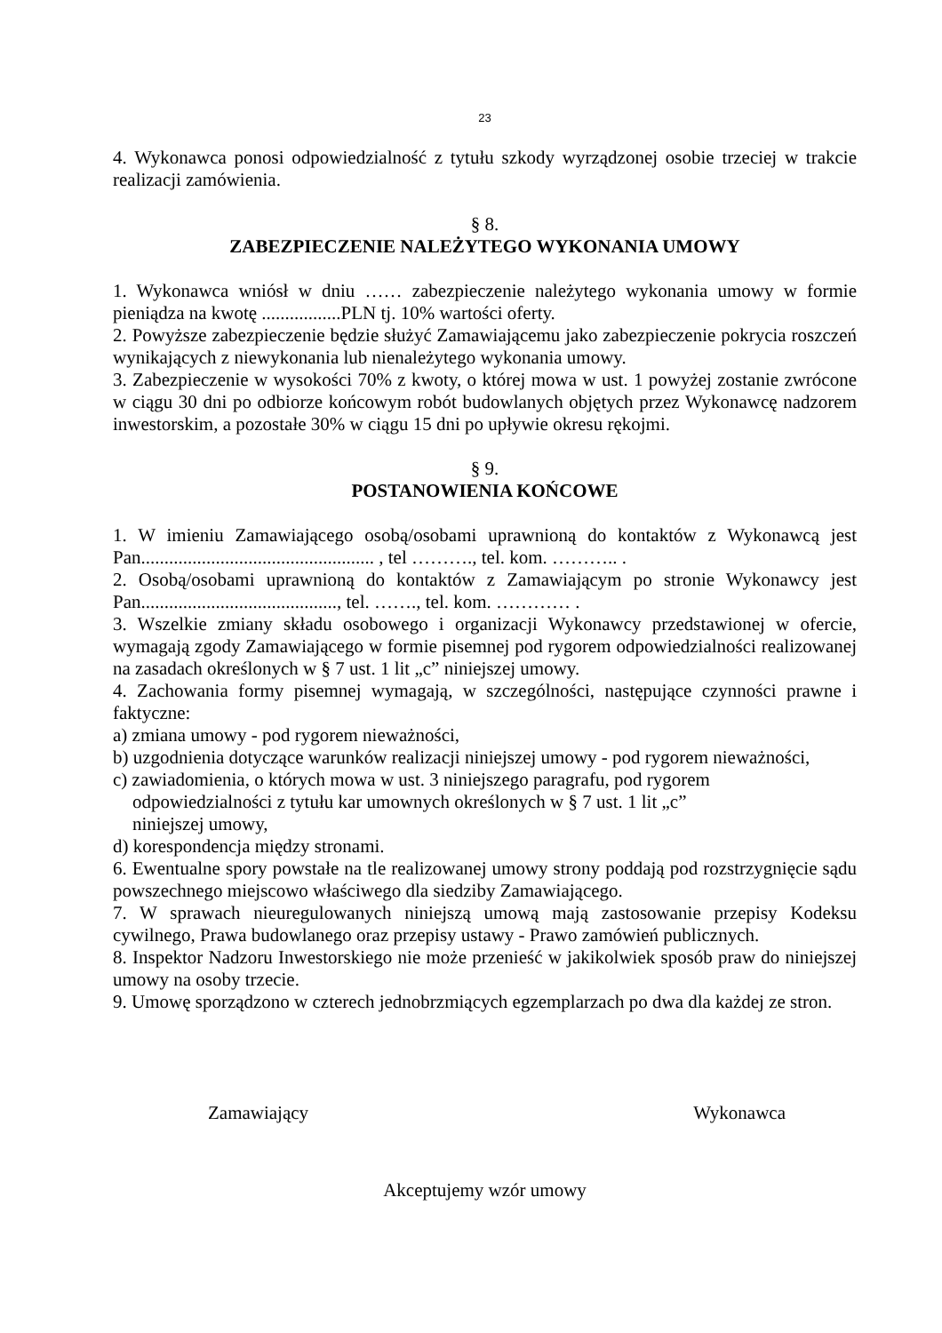23
4. Wykonawca ponosi odpowiedzialność z tytułu szkody wyrządzonej osobie trzeciej w trakcie realizacji zamówienia.
§ 8.
ZABEZPIECZENIE NALEŻYTEGO WYKONANIA UMOWY
1. Wykonawca wniósł w dniu …… zabezpieczenie należytego wykonania umowy w formie pieniądza na kwotę .................PLN tj. 10% wartości oferty.
2. Powyższe zabezpieczenie będzie służyć Zamawiającemu jako zabezpieczenie pokrycia roszczeń wynikających z niewykonania lub nienależytego wykonania umowy.
3. Zabezpieczenie w wysokości 70% z kwoty, o której mowa w ust. 1 powyżej zostanie zwrócone w ciągu 30 dni po odbiorze końcowym robót budowlanych objętych przez Wykonawcę nadzorem inwestorskim, a pozostałe 30% w ciągu 15 dni po upływie okresu rękojmi.
§ 9.
POSTANOWIENIA KOŃCOWE
1. W imieniu Zamawiającego osobą/osobami uprawnioną do kontaktów z Wykonawcą jest Pan.................................................. , tel ………., tel. kom. ……….. .
2. Osobą/osobami uprawnioną do kontaktów z Zamawiającym po stronie Wykonawcy jest Pan.........................................., tel. ……., tel. kom. ………… .
3. Wszelkie zmiany składu osobowego i organizacji Wykonawcy przedstawionej w ofercie, wymagają zgody Zamawiającego w formie pisemnej pod rygorem odpowiedzialności realizowanej na zasadach określonych w § 7 ust. 1 lit „c” niniejszej umowy.
4. Zachowania formy pisemnej wymagają, w szczególności, następujące czynności prawne i faktyczne:
a) zmiana umowy - pod rygorem nieważności,
b) uzgodnienia dotyczące warunków realizacji niniejszej umowy - pod rygorem nieważności,
c) zawiadomienia, o których mowa w ust. 3 niniejszego paragrafu, pod rygorem odpowiedzialności z tytułu kar umownych określonych w § 7 ust. 1 lit „c” niniejszej umowy,
d) korespondencja między stronami.
6. Ewentualne spory powstałe na tle realizowanej umowy strony poddają pod rozstrzygnięcie sądu powszechnego miejscowo właściwego dla siedziby Zamawiającego.
7. W sprawach nieuregulowanych niniejszą umową mają zastosowanie przepisy Kodeksu cywilnego, Prawa budowlanego oraz przepisy ustawy - Prawo zamówień publicznych.
8. Inspektor Nadzoru Inwestorskiego nie może przenieść w jakikolwiek sposób praw do niniejszej umowy na osoby trzecie.
9. Umowę sporządzono w czterech jednobrzmiących egzemplarzach po dwa dla każdej ze stron.
Zamawiający Wykonawca
Akceptujemy wzór umowy